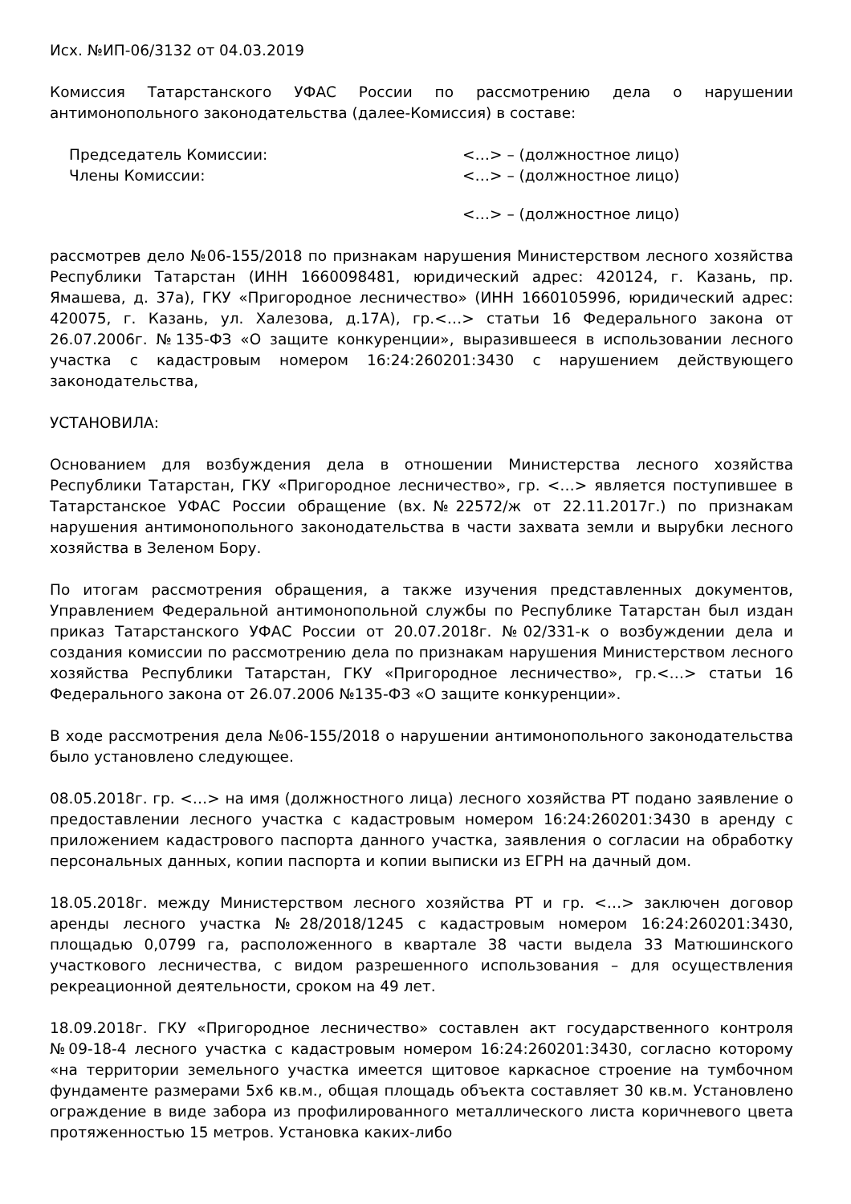Исх. №ИП-06/3132 от 04.03.2019
Комиссия Татарстанского УФАС России по рассмотрению дела о нарушении антимонопольного законодательства (далее-Комиссия) в составе:
Председатель Комиссии: <…> – (должностное лицо)
Члены Комиссии: <…> – (должностное лицо)
<…> – (должностное лицо)
рассмотрев дело №06-155/2018 по признакам нарушения Министерством лесного хозяйства Республики Татарстан (ИНН 1660098481, юридический адрес: 420124, г. Казань, пр. Ямашева, д. 37а), ГКУ «Пригородное лесничество» (ИНН 1660105996, юридический адрес: 420075, г. Казань, ул. Халезова, д.17А), гр.<…> статьи 16 Федерального закона от 26.07.2006г. №135-ФЗ «О защите конкуренции», выразившееся в использовании лесного участка с кадастровым номером 16:24:260201:3430 с нарушением действующего законодательства,
УСТАНОВИЛА:
Основанием для возбуждения дела в отношении Министерства лесного хозяйства Республики Татарстан, ГКУ «Пригородное лесничество», гр. <…> является поступившее в Татарстанское УФАС России обращение (вх.№22572/ж от 22.11.2017г.) по признакам нарушения антимонопольного законодательства в части захвата земли и вырубки лесного хозяйства в Зеленом Бору.
По итогам рассмотрения обращения, а также изучения представленных документов, Управлением Федеральной антимонопольной службы по Республике Татарстан был издан приказ Татарстанского УФАС России от 20.07.2018г. №02/331-к о возбуждении дела и создания комиссии по рассмотрению дела по признакам нарушения Министерством лесного хозяйства Республики Татарстан, ГКУ «Пригородное лесничество», гр.<…> статьи 16 Федерального закона от 26.07.2006 №135-ФЗ «О защите конкуренции».
В ходе рассмотрения дела №06-155/2018 о нарушении антимонопольного законодательства было установлено следующее.
08.05.2018г. гр. <…> на имя (должностного лица) лесного хозяйства РТ подано заявление о предоставлении лесного участка с кадастровым номером 16:24:260201:3430 в аренду с приложением кадастрового паспорта данного участка, заявления о согласии на обработку персональных данных, копии паспорта и копии выписки из ЕГРН на дачный дом.
18.05.2018г. между Министерством лесного хозяйства РТ и гр. <…> заключен договор аренды лесного участка №28/2018/1245 с кадастровым номером 16:24:260201:3430, площадью 0,0799 га, расположенного в квартале 38 части выдела 33 Матюшинского участкового лесничества, с видом разрешенного использования – для осуществления рекреационной деятельности, сроком на 49 лет.
18.09.2018г. ГКУ «Пригородное лесничество» составлен акт государственного контроля №09-18-4 лесного участка с кадастровым номером 16:24:260201:3430, согласно которому «на территории земельного участка имеется щитовое каркасное строение на тумбочном фундаменте размерами 5х6 кв.м., общая площадь объекта составляет 30 кв.м. Установлено ограждение в виде забора из профилированного металлического листа коричневого цвета протяженностью 15 метров. Установка каких-либо